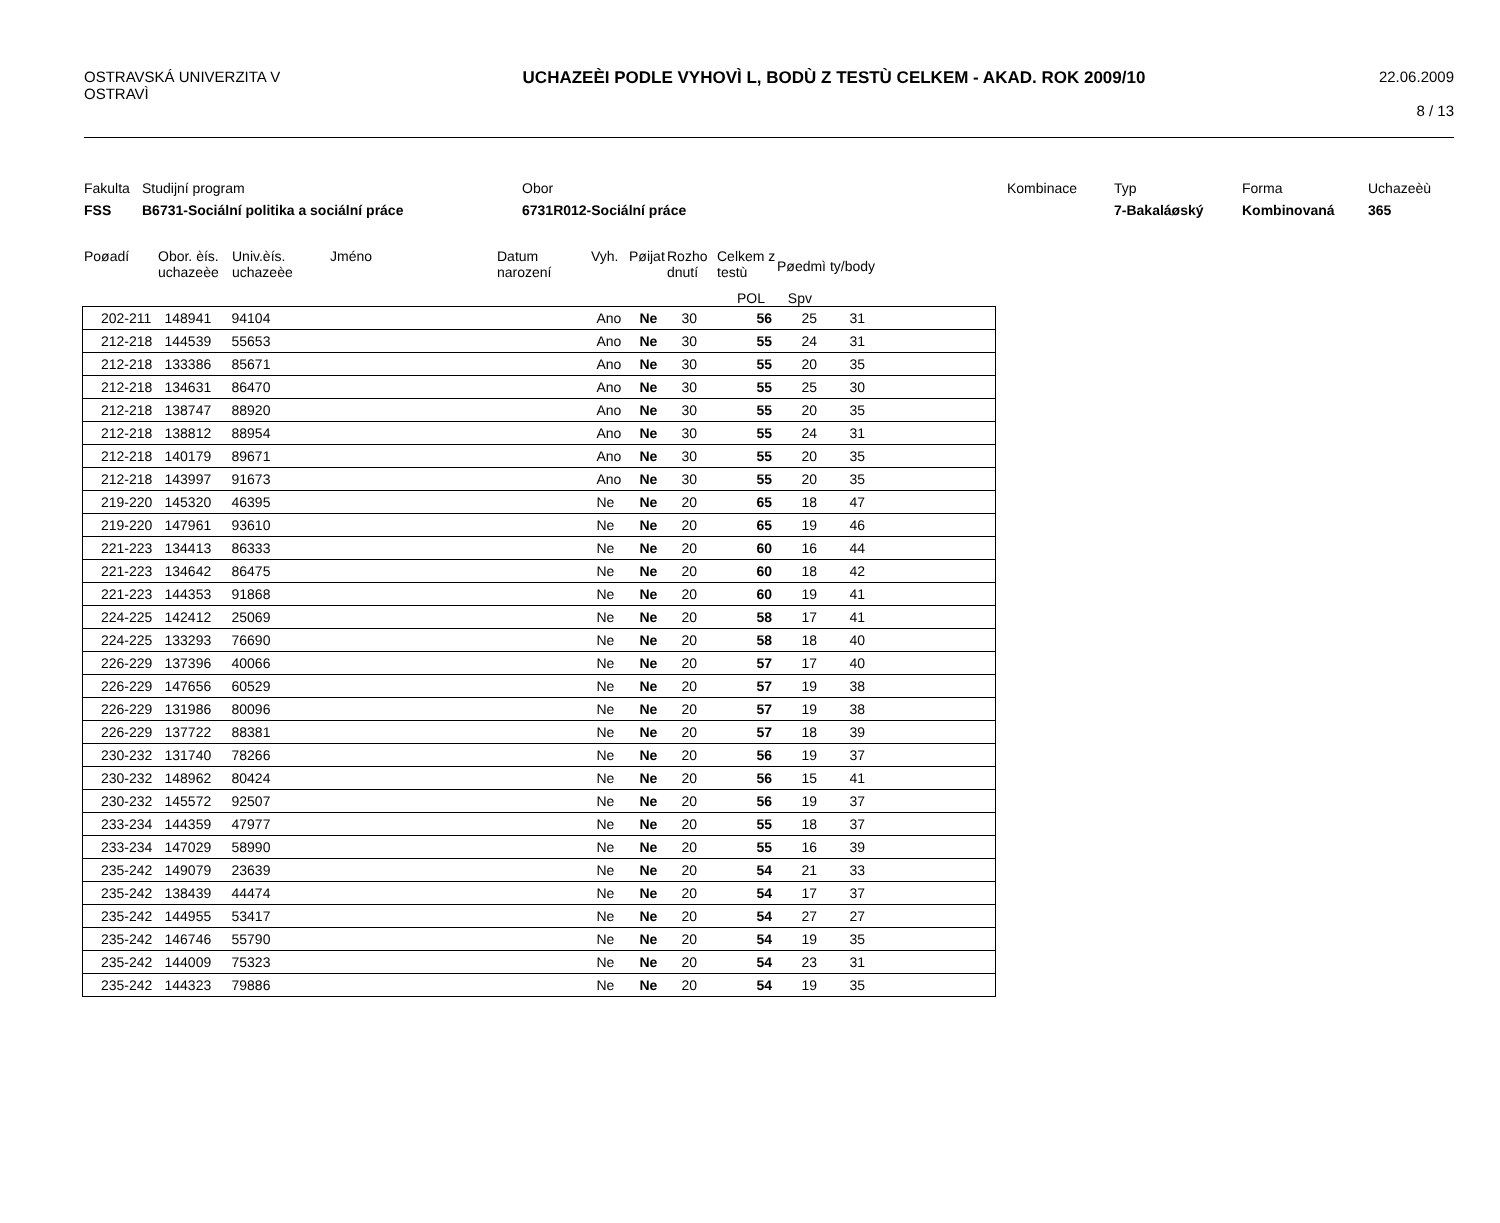OSTRAVSKÁ UNIVERZITA V OSTRAVÌ
UCHAZEÈI PODLE VYHOVÌ L, BODÙ Z TESTÙ CELKEM - AKAD. ROK 2009/10
22.06.2009
8 / 13
Fakulta
FSS
Studijní program
B6731-Sociální politika a sociální práce
Obor
6731R012-Sociální práce
Kombinace Typ
7-Bakaláøský
Forma
Kombinovaná
Uchazeèù
365
Poøadí Obor. èís. uchazeèe
Univ.èís. uchazeèe
Jméno Datum narození
Vyh. Pøijat
Rozho dnutí
Celkem z testù
Pøedmì ty/body
POL Spv
| 202-211 | 148941 | 94104 | Ano | Ne | 30 | 56 | 25 | 31 | |
| 212-218 | 144539 | 55653 | Ano | Ne | 30 | 55 | 24 | 31 | |
| 212-218 | 133386 | 85671 | Ano | Ne | 30 | 55 | 20 | 35 | |
| 212-218 | 134631 | 86470 | Ano | Ne | 30 | 55 | 25 | 30 | |
| 212-218 | 138747 | 88920 | Ano | Ne | 30 | 55 | 20 | 35 | |
| 212-218 | 138812 | 88954 | Ano | Ne | 30 | 55 | 24 | 31 | |
| 212-218 | 140179 | 89671 | Ano | Ne | 30 | 55 | 20 | 35 | |
| 212-218 | 143997 | 91673 | Ano | Ne | 30 | 55 | 20 | 35 | |
| 219-220 | 145320 | 46395 | Ne | Ne | 20 | 65 | 18 | 47 | |
| 219-220 | 147961 | 93610 | Ne | Ne | 20 | 65 | 19 | 46 | |
| 221-223 | 134413 | 86333 | Ne | Ne | 20 | 60 | 16 | 44 | |
| 221-223 | 134642 | 86475 | Ne | Ne | 20 | 60 | 18 | 42 | |
| 221-223 | 144353 | 91868 | Ne | Ne | 20 | 60 | 19 | 41 | |
| 224-225 | 142412 | 25069 | Ne | Ne | 20 | 58 | 17 | 41 | |
| 224-225 | 133293 | 76690 | Ne | Ne | 20 | 58 | 18 | 40 | |
| 226-229 | 137396 | 40066 | Ne | Ne | 20 | 57 | 17 | 40 | |
| 226-229 | 147656 | 60529 | Ne | Ne | 20 | 57 | 19 | 38 | |
| 226-229 | 131986 | 80096 | Ne | Ne | 20 | 57 | 19 | 38 | |
| 226-229 | 137722 | 88381 | Ne | Ne | 20 | 57 | 18 | 39 | |
| 230-232 | 131740 | 78266 | Ne | Ne | 20 | 56 | 19 | 37 | |
| 230-232 | 148962 | 80424 | Ne | Ne | 20 | 56 | 15 | 41 | |
| 230-232 | 145572 | 92507 | Ne | Ne | 20 | 56 | 19 | 37 | |
| 233-234 | 144359 | 47977 | Ne | Ne | 20 | 55 | 18 | 37 | |
| 233-234 | 147029 | 58990 | Ne | Ne | 20 | 55 | 16 | 39 | |
| 235-242 | 149079 | 23639 | Ne | Ne | 20 | 54 | 21 | 33 | |
| 235-242 | 138439 | 44474 | Ne | Ne | 20 | 54 | 17 | 37 | |
| 235-242 | 144955 | 53417 | Ne | Ne | 20 | 54 | 27 | 27 | |
| 235-242 | 146746 | 55790 | Ne | Ne | 20 | 54 | 19 | 35 | |
| 235-242 | 144009 | 75323 | Ne | Ne | 20 | 54 | 23 | 31 | |
| 235-242 | 144323 | 79886 | Ne | Ne | 20 | 54 | 19 | 35 | |